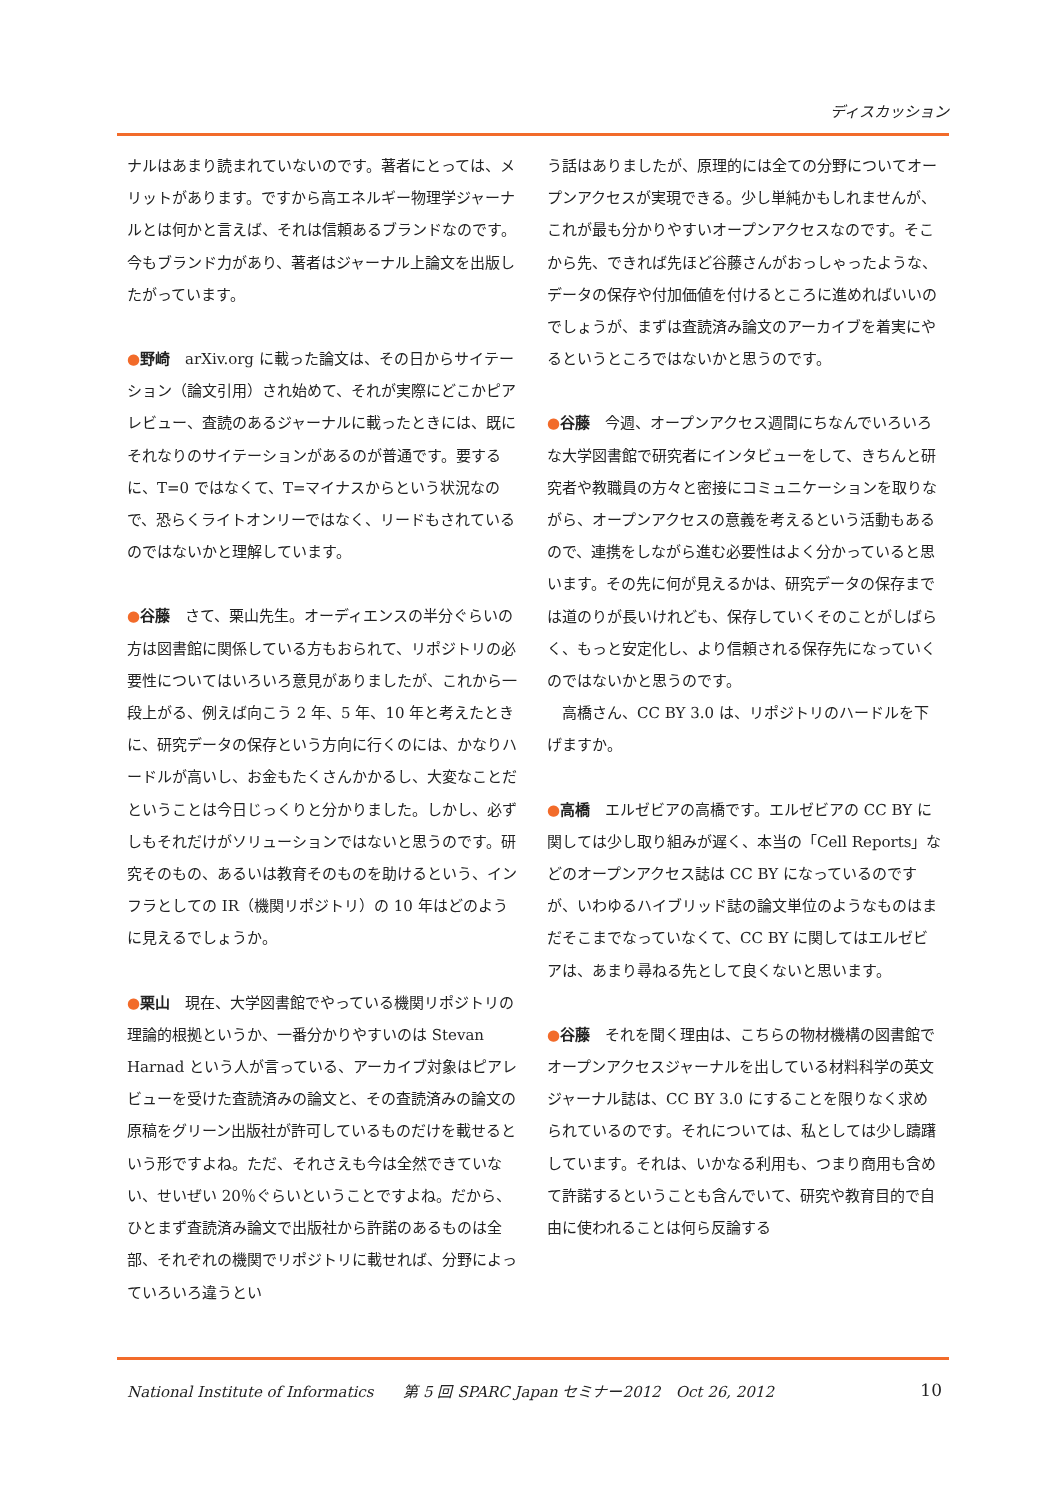ディスカッション
ナルはあまり読まれていないのです。著者にとっては、メリットがあります。ですから高エネルギー物理学ジャーナルとは何かと言えば、それは信頼あるブランドなのです。今もブランド力があり、著者はジャーナル上論文を出版したがっています。
●野崎　arXiv.org に載った論文は、その日からサイテーション（論文引用）され始めて、それが実際にどこかピアレビュー、査読のあるジャーナルに載ったときには、既にそれなりのサイテーションがあるのが普通です。要するに、T=0 ではなくて、T=マイナスからという状況なので、恐らくライトオンリーではなく、リードもされているのではないかと理解しています。
●谷藤　さて、栗山先生。オーディエンスの半分ぐらいの方は図書館に関係している方もおられて、リポジトリの必要性についてはいろいろ意見がありましたが、これから一段上がる、例えば向こう 2 年、5 年、10 年と考えたときに、研究データの保存という方向に行くのには、かなりハードルが高いし、お金もたくさんかかるし、大変なことだということは今日じっくりと分かりました。しかし、必ずしもそれだけがソリューションではないと思うのです。研究そのもの、あるいは教育そのものを助けるという、インフラとしての IR（機関リポジトリ）の 10 年はどのように見えるでしょうか。
●栗山　現在、大学図書館でやっている機関リポジトリの理論的根拠というか、一番分かりやすいのは Stevan Harnad という人が言っている、アーカイブ対象はピアレビューを受けた査読済みの論文と、その査読済みの論文の原稿をグリーン出版社が許可しているものだけを載せるという形ですよね。ただ、それさえも今は全然できていない、せいぜい 20％ぐらいということですよね。だから、ひとまず査読済み論文で出版社から許諾のあるものは全部、それぞれの機関でリポジトリに載せれば、分野によっていろいろ違うとい
う話はありましたが、原理的には全ての分野についてオープンアクセスが実現できる。少し単純かもしれませんが、これが最も分かりやすいオープンアクセスなのです。そこから先、できれば先ほど谷藤さんがおっしゃったような、データの保存や付加価値を付けるところに進めればいいのでしょうが、まずは査読済み論文のアーカイブを着実にやるというところではないかと思うのです。
●谷藤　今週、オープンアクセス週間にちなんでいろいろな大学図書館で研究者にインタビューをして、きちんと研究者や教職員の方々と密接にコミュニケーションを取りながら、オープンアクセスの意義を考えるという活動もあるので、連携をしながら進む必要性はよく分かっていると思います。その先に何が見えるかは、研究データの保存までは道のりが長いけれども、保存していくそのことがしばらく、もっと安定化し、より信頼される保存先になっていくのではないかと思うのです。
　高橋さん、CC BY 3.0 は、リポジトリのハードルを下げますか。
●高橋　エルゼビアの高橋です。エルゼビアの CC BY に関しては少し取り組みが遅く、本当の「Cell Reports」などのオープンアクセス誌は CC BY になっているのですが、いわゆるハイブリッド誌の論文単位のようなものはまだそこまでなっていなくて、CC BY に関してはエルゼビアは、あまり尋ねる先として良くないと思います。
●谷藤　それを聞く理由は、こちらの物材機構の図書館でオープンアクセスジャーナルを出している材料科学の英文ジャーナル誌は、CC BY 3.0 にすることを限りなく求められているのです。それについては、私としては少し躊躇しています。それは、いかなる利用も、つまり商用も含めて許諾するということも含んでいて、研究や教育目的で自由に使われることは何ら反論する
National Institute of Informatics　　第 5 回 SPARC Japan セミナー2012　Oct 26, 2012 10